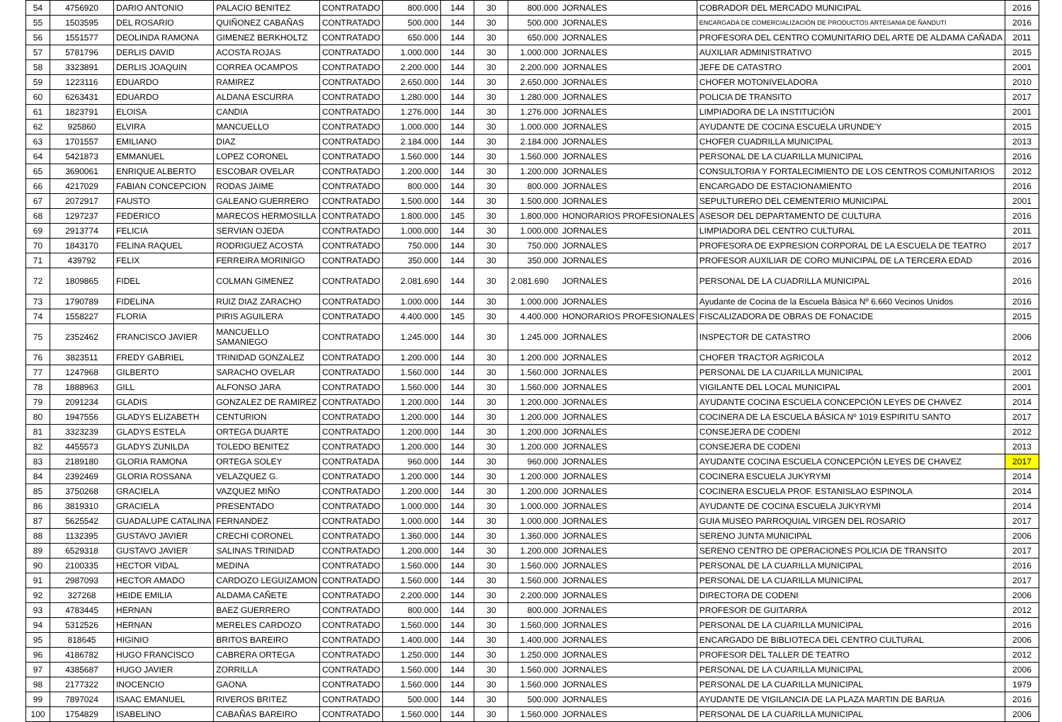| 54 | 4756920 | DARIO ANTONIO | PALACIO BENITEZ | CONTRATADO | 800.000 | 144 | 30 | 800.000 | JORNALES | COBRADOR DEL MERCADO MUNICIPAL | 2016 |
| 55 | 1503595 | DEL ROSARIO | QUIÑONEZ CABAÑAS | CONTRATADO | 500.000 | 144 | 30 | 500.000 | JORNALES | ENCARGADA DE COMERCIALIZACIÓN DE PRODUCTOS ARTESANIA DE ÑANDUTI | 2016 |
| 56 | 1551577 | DEOLINDA RAMONA | GIMENEZ BERKHOLTZ | CONTRATADO | 650.000 | 144 | 30 | 650.000 | JORNALES | PROFESORA DEL CENTRO COMUNITARIO DEL ARTE DE ALDAMA CAÑADA | 2011 |
| 57 | 5781796 | DERLIS DAVID | ACOSTA ROJAS | CONTRATADO | 1.000.000 | 144 | 30 | 1.000.000 | JORNALES | AUXILIAR ADMINISTRATIVO | 2015 |
| 58 | 3323891 | DERLIS JOAQUIN | CORREA OCAMPOS | CONTRATADO | 2.200.000 | 144 | 30 | 2.200.000 | JORNALES | JEFE DE CATASTRO | 2001 |
| 59 | 1223116 | EDUARDO | RAMIREZ | CONTRATADO | 2.650.000 | 144 | 30 | 2.650.000 | JORNALES | CHOFER MOTONIVELADORA | 2010 |
| 60 | 6263431 | EDUARDO | ALDANA ESCURRA | CONTRATADO | 1.280.000 | 144 | 30 | 1.280.000 | JORNALES | POLICIA DE TRANSITO | 2017 |
| 61 | 1823791 | ELOISA | CANDIA | CONTRATADO | 1.276.000 | 144 | 30 | 1.276.000 | JORNALES | LIMPIADORA DE LA INSTITUCIÓN | 2001 |
| 62 | 925860 | ELVIRA | MANCUELLO | CONTRATADO | 1.000.000 | 144 | 30 | 1.000.000 | JORNALES | AYUDANTE DE COCINA ESCUELA URUNDE'Y | 2015 |
| 63 | 1701557 | EMILIANO | DIAZ | CONTRATADO | 2.184.000 | 144 | 30 | 2.184.000 | JORNALES | CHOFER CUADRILLA MUNICIPAL | 2013 |
| 64 | 5421873 | EMMANUEL | LOPEZ CORONEL | CONTRATADO | 1.560.000 | 144 | 30 | 1.560.000 | JORNALES | PERSONAL DE LA CUARILLA MUNICIPAL | 2016 |
| 65 | 3690061 | ENRIQUE ALBERTO | ESCOBAR OVELAR | CONTRATADO | 1.200.000 | 144 | 30 | 1.200.000 | JORNALES | CONSULTORIA Y FORTALECIMIENTO DE LOS CENTROS COMUNITARIOS | 2012 |
| 66 | 4217029 | FABIAN CONCEPCION | RODAS JAIME | CONTRATADO | 800.000 | 144 | 30 | 800.000 | JORNALES | ENCARGADO DE ESTACIONAMIENTO | 2016 |
| 67 | 2072917 | FAUSTO | GALEANO GUERRERO | CONTRATADO | 1.500.000 | 144 | 30 | 1.500.000 | JORNALES | SEPULTURERO DEL CEMENTERIO MUNICIPAL | 2001 |
| 68 | 1297237 | FEDERICO | MARECOS HERMOSILLA | CONTRATADO | 1.800.000 | 145 | 30 | 1.800.000 | HONORARIOS PROFESIONALES | ASESOR DEL DEPARTAMENTO DE CULTURA | 2016 |
| 69 | 2913774 | FELICIA | SERVIAN OJEDA | CONTRATADO | 1.000.000 | 144 | 30 | 1.000.000 | JORNALES | LIMPIADORA DEL CENTRO CULTURAL | 2011 |
| 70 | 1843170 | FELINA RAQUEL | RODRIGUEZ ACOSTA | CONTRATADO | 750.000 | 144 | 30 | 750.000 | JORNALES | PROFESORA DE EXPRESION CORPORAL DE LA ESCUELA DE TEATRO | 2017 |
| 71 | 439792 | FELIX | FERREIRA MORINIGO | CONTRATADO | 350.000 | 144 | 30 | 350.000 | JORNALES | PROFESOR AUXILIAR DE CORO MUNICIPAL DE LA TERCERA EDAD | 2016 |
| 72 | 1809865 | FIDEL | COLMAN GIMENEZ | CONTRATADO | 2.081.690 | 144 | 30 | 2.081.690 | JORNALES | PERSONAL DE LA CUADRILLA MUNICIPAL | 2016 |
| 73 | 1790789 | FIDELINA | RUIZ DIAZ ZARACHO | CONTRATADO | 1.000.000 | 144 | 30 | 1.000.000 | JORNALES | Ayudante de Cocina de la Escuela Bàsica Nº 6.660 Vecinos Unidos | 2016 |
| 74 | 1558227 | FLORIA | PIRIS AGUILERA | CONTRATADO | 4.400.000 | 145 | 30 | 4.400.000 | HONORARIOS PROFESIONALES | FISCALIZADORA DE OBRAS DE FONACIDE | 2015 |
| 75 | 2352462 | FRANCISCO JAVIER | MANCUELLO SAMANIEGO | CONTRATADO | 1.245.000 | 144 | 30 | 1.245.000 | JORNALES | INSPECTOR DE CATASTRO | 2006 |
| 76 | 3823511 | FREDY GABRIEL | TRINIDAD GONZALEZ | CONTRATADO | 1.200.000 | 144 | 30 | 1.200.000 | JORNALES | CHOFER TRACTOR AGRICOLA | 2012 |
| 77 | 1247968 | GILBERTO | SARACHO OVELAR | CONTRATADO | 1.560.000 | 144 | 30 | 1.560.000 | JORNALES | PERSONAL DE LA CUARILLA MUNICIPAL | 2001 |
| 78 | 1888963 | GILL | ALFONSO JARA | CONTRATADO | 1.560.000 | 144 | 30 | 1.560.000 | JORNALES | VIGILANTE DEL LOCAL MUNICIPAL | 2001 |
| 79 | 2091234 | GLADIS | GONZALEZ DE RAMIREZ | CONTRATADO | 1.200.000 | 144 | 30 | 1.200.000 | JORNALES | AYUDANTE COCINA ESCUELA CONCEPCIÓN LEYES DE CHAVEZ | 2014 |
| 80 | 1947556 | GLADYS ELIZABETH | CENTURION | CONTRATADO | 1.200.000 | 144 | 30 | 1.200.000 | JORNALES | COCINERA DE LA ESCUELA BÁSICA Nº 1019 ESPIRITU SANTO | 2017 |
| 81 | 3323239 | GLADYS ESTELA | ORTEGA DUARTE | CONTRATADO | 1.200.000 | 144 | 30 | 1.200.000 | JORNALES | CONSEJERA DE CODENI | 2012 |
| 82 | 4455573 | GLADYS ZUNILDA | TOLEDO BENITEZ | CONTRATADO | 1.200.000 | 144 | 30 | 1.200.000 | JORNALES | CONSEJERA DE CODENI | 2013 |
| 83 | 2189180 | GLORIA RAMONA | ORTEGA SOLEY | CONTRATADA | 960.000 | 144 | 30 | 960.000 | JORNALES | AYUDANTE COCINA ESCUELA CONCEPCIÓN LEYES DE CHAVEZ | 2017 |
| 84 | 2392469 | GLORIA ROSSANA | VELAZQUEZ G. | CONTRATADO | 1.200.000 | 144 | 30 | 1.200.000 | JORNALES | COCINERA ESCUELA JUKYRYMI | 2014 |
| 85 | 3750268 | GRACIELA | VAZQUEZ MIÑO | CONTRATADO | 1.200.000 | 144 | 30 | 1.200.000 | JORNALES | COCINERA ESCUELA PROF. ESTANISLAO ESPINOLA | 2014 |
| 86 | 3819310 | GRACIELA | PRESENTADO | CONTRATADO | 1.000.000 | 144 | 30 | 1.000.000 | JORNALES | AYUDANTE DE COCINA ESCUELA JUKYRYMI | 2014 |
| 87 | 5625542 | GUADALUPE CATALINA | FERNANDEZ | CONTRATADO | 1.000.000 | 144 | 30 | 1.000.000 | JORNALES | GUIA MUSEO PARROQUIAL VIRGEN DEL ROSARIO | 2017 |
| 88 | 1132395 | GUSTAVO JAVIER | CRECHI CORONEL | CONTRATADO | 1.360.000 | 144 | 30 | 1.360.000 | JORNALES | SERENO JUNTA MUNICIPAL | 2006 |
| 89 | 6529318 | GUSTAVO JAVIER | SALINAS TRINIDAD | CONTRATADO | 1.200.000 | 144 | 30 | 1.200.000 | JORNALES | SERENO CENTRO DE OPERACIONES POLICIA DE TRANSITO | 2017 |
| 90 | 2100335 | HECTOR VIDAL | MEDINA | CONTRATADO | 1.560.000 | 144 | 30 | 1.560.000 | JORNALES | PERSONAL DE LA CUARILLA MUNICIPAL | 2016 |
| 91 | 2987093 | HECTOR AMADO | CARDOZO LEGUIZAMON | CONTRATADO | 1.560.000 | 144 | 30 | 1.560.000 | JORNALES | PERSONAL DE LA CUARILLA MUNICIPAL | 2017 |
| 92 | 327268 | HEIDE EMILIA | ALDAMA CAÑETE | CONTRATADO | 2.200.000 | 144 | 30 | 2.200.000 | JORNALES | DIRECTORA DE CODENI | 2006 |
| 93 | 4783445 | HERNAN | BAEZ GUERRERO | CONTRATADO | 800.000 | 144 | 30 | 800.000 | JORNALES | PROFESOR DE GUITARRA | 2012 |
| 94 | 5312526 | HERNAN | MERELES CARDOZO | CONTRATADO | 1.560.000 | 144 | 30 | 1.560.000 | JORNALES | PERSONAL DE LA CUARILLA MUNICIPAL | 2016 |
| 95 | 818645 | HIGINIO | BRITOS BAREIRO | CONTRATADO | 1.400.000 | 144 | 30 | 1.400.000 | JORNALES | ENCARGADO DE BIBLIOTECA DEL CENTRO CULTURAL | 2006 |
| 96 | 4186782 | HUGO FRANCISCO | CABRERA ORTEGA | CONTRATADO | 1.250.000 | 144 | 30 | 1.250.000 | JORNALES | PROFESOR DEL TALLER DE TEATRO | 2012 |
| 97 | 4385687 | HUGO JAVIER | ZORRILLA | CONTRATADO | 1.560.000 | 144 | 30 | 1.560.000 | JORNALES | PERSONAL DE LA CUARILLA MUNICIPAL | 2006 |
| 98 | 2177322 | INOCENCIO | GAONA | CONTRATADO | 1.560.000 | 144 | 30 | 1.560.000 | JORNALES | PERSONAL DE LA CUARILLA MUNICIPAL | 1979 |
| 99 | 7897024 | ISAAC EMANUEL | RIVEROS BRITEZ | CONTRATADO | 500.000 | 144 | 30 | 500.000 | JORNALES | AYUDANTE DE VIGILANCIA DE LA PLAZA MARTIN DE BARUA | 2016 |
| 100 | 1754829 | ISABELINO | CABAÑAS BAREIRO | CONTRATADO | 1.560.000 | 144 | 30 | 1.560.000 | JORNALES | PERSONAL DE LA CUARILLA MUNICIPAL | 2006 |